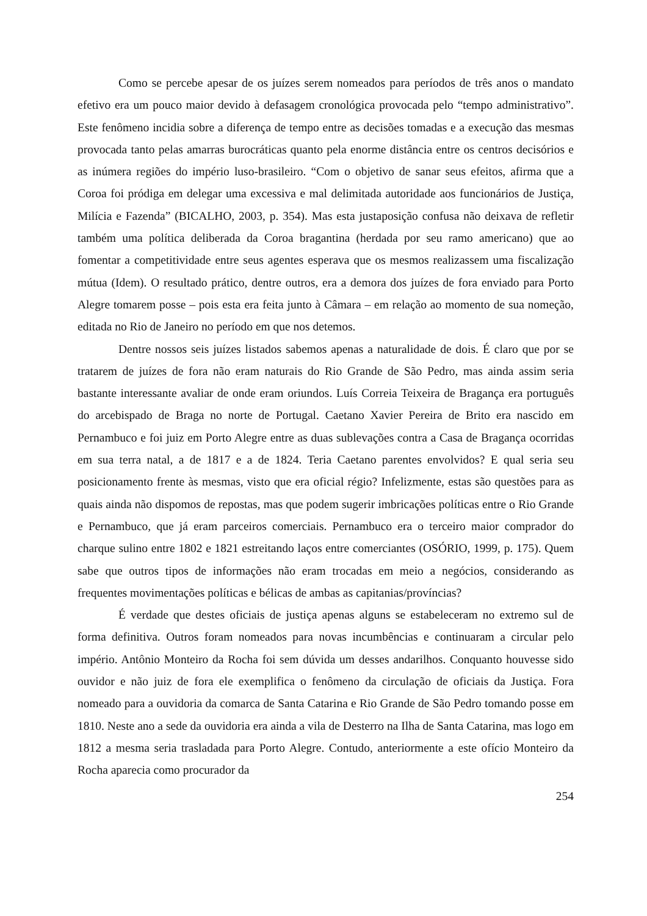Como se percebe apesar de os juízes serem nomeados para períodos de três anos o mandato efetivo era um pouco maior devido à defasagem cronológica provocada pelo “tempo administrativo”. Este fenômeno incidia sobre a diferença de tempo entre as decisões tomadas e a execução das mesmas provocada tanto pelas amarras burocráticas quanto pela enorme distância entre os centros decisórios e as inúmera regiões do império luso-brasileiro. “Com o objetivo de sanar seus efeitos, afirma que a Coroa foi pródiga em delegar uma excessiva e mal delimitada autoridade aos funcionários de Justiça, Milícia e Fazenda” (BICALHO, 2003, p. 354). Mas esta justaposição confusa não deixava de refletir também uma política deliberada da Coroa bragantina (herdada por seu ramo americano) que ao fomentar a competitividade entre seus agentes esperava que os mesmos realizassem uma fiscalização mútua (Idem). O resultado prático, dentre outros, era a demora dos juízes de fora enviado para Porto Alegre tomarem posse – pois esta era feita junto à Câmara – em relação ao momento de sua nomeção, editada no Rio de Janeiro no período em que nos detemos.
Dentre nossos seis juízes listados sabemos apenas a naturalidade de dois. É claro que por se tratarem de juízes de fora não eram naturais do Rio Grande de São Pedro, mas ainda assim seria bastante interessante avaliar de onde eram oriundos. Luís Correia Teixeira de Bragança era português do arcebispado de Braga no norte de Portugal. Caetano Xavier Pereira de Brito era nascido em Pernambuco e foi juiz em Porto Alegre entre as duas sublevações contra a Casa de Bragança ocorridas em sua terra natal, a de 1817 e a de 1824. Teria Caetano parentes envolvidos? E qual seria seu posicionamento frente às mesmas, visto que era oficial régio? Infelizmente, estas são questões para as quais ainda não dispomos de repostas, mas que podem sugerir imbricações políticas entre o Rio Grande e Pernambuco, que já eram parceiros comerciais. Pernambuco era o terceiro maior comprador do charque sulino entre 1802 e 1821 estreitando laços entre comerciantes (OSÓRIO, 1999, p. 175). Quem sabe que outros tipos de informações não eram trocadas em meio a negócios, considerando as frequentes movimentações políticas e bélicas de ambas as capitanias/províncias?
É verdade que destes oficiais de justiça apenas alguns se estabeleceram no extremo sul de forma definitiva. Outros foram nomeados para novas incumbências e continuaram a circular pelo império. Antônio Monteiro da Rocha foi sem dúvida um desses andarilhos. Conquanto houvesse sido ouvidor e não juiz de fora ele exemplifica o fenômeno da circulação de oficiais da Justiça. Fora nomeado para a ouvidoria da comarca de Santa Catarina e Rio Grande de São Pedro tomando posse em 1810. Neste ano a sede da ouvidoria era ainda a vila de Desterro na Ilha de Santa Catarina, mas logo em 1812 a mesma seria trasladada para Porto Alegre. Contudo, anteriormente a este ofício Monteiro da Rocha aparecia como procurador da
254